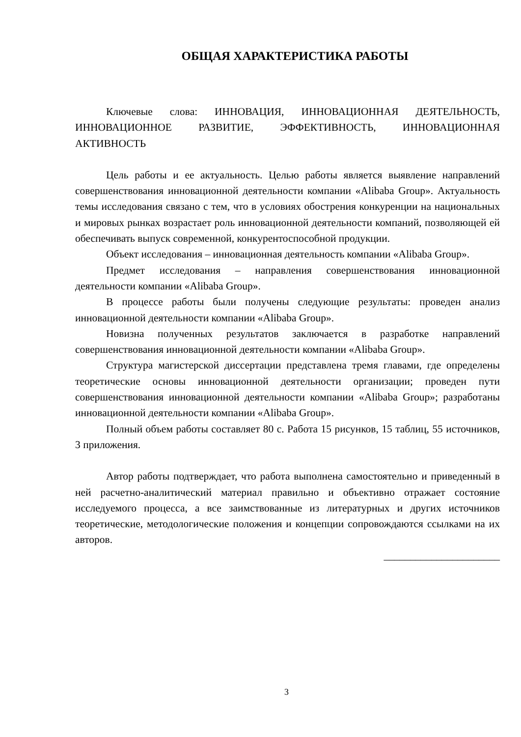ОБЩАЯ ХАРАКТЕРИСТИКА РАБОТЫ
Ключевые слова: ИННОВАЦИЯ, ИННОВАЦИОННАЯ ДЕЯТЕЛЬНОСТЬ, ИННОВАЦИОННОЕ РАЗВИТИЕ, ЭФФЕКТИВНОСТЬ, ИННОВАЦИОННАЯ АКТИВНОСТЬ
Цель работы и ее актуальность. Целью работы является выявление направлений совершенствования инновационной деятельности компании «Alibaba Group». Актуальность темы исследования связано с тем, что в условиях обострения конкуренции на национальных и мировых рынках возрастает роль инновационной деятельности компаний, позволяющей ей обеспечивать выпуск современной, конкурентоспособной продукции.
Объект исследования – инновационная деятельность компании «Alibaba Group».
Предмет исследования – направления совершенствования инновационной деятельности компании «Alibaba Group».
В процессе работы были получены следующие результаты: проведен анализ инновационной деятельности компании «Alibaba Group».
Новизна полученных результатов заключается в разработке направлений совершенствования инновационной деятельности компании «Alibaba Group».
Структура магистерской диссертации представлена тремя главами, где определены теоретические основы инновационной деятельности организации; проведен пути совершенствования инновационной деятельности компании «Alibaba Group»; разработаны инновационной деятельности компании «Alibaba Group».
Полный объем работы составляет 80 с. Работа 15 рисунков, 15 таблиц, 55 источников, 3 приложения.
Автор работы подтверждает, что работа выполнена самостоятельно и приведенный в ней расчетно-аналитический материал правильно и объективно отражает состояние исследуемого процесса, а все заимствованные из литературных и других источников теоретические, методологические положения и концепции сопровождаются ссылками на их авторов.
______________________
3